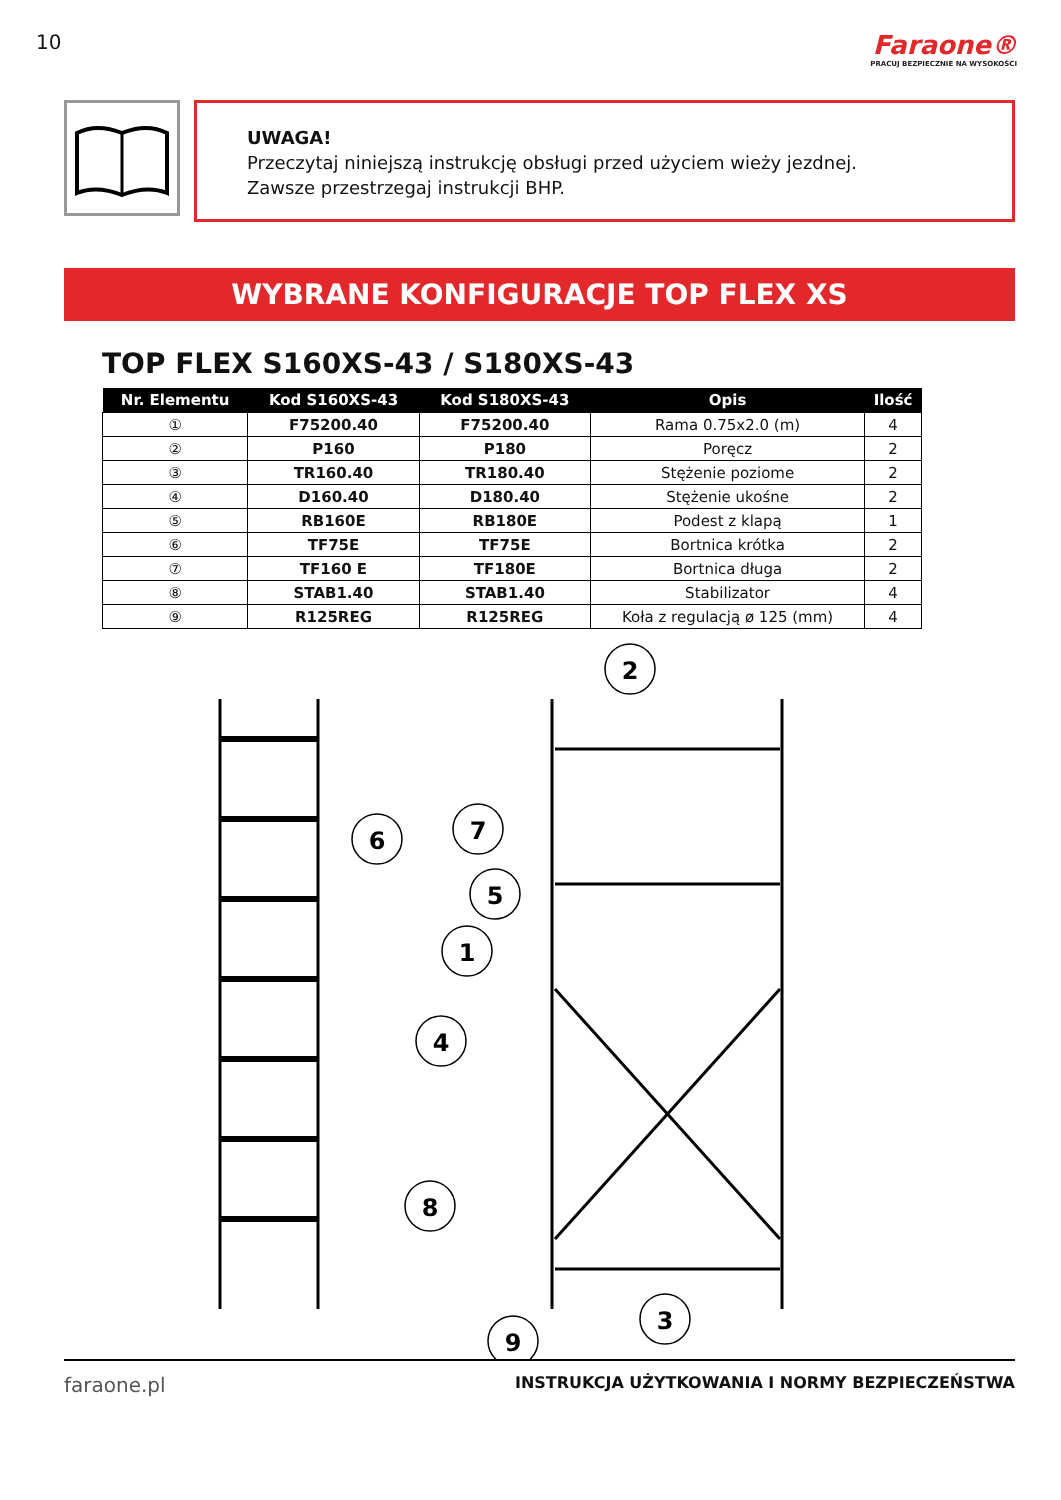10
Faraone®
PRACUJ BEZPIECZNIE NA WYSOKOŚCI
UWAGA!
Przeczytaj niniejszą instrukcję obsługi przed użyciem wieży jezdnej.
Zawsze przestrzegaj instrukcji BHP.
WYBRANE KONFIGURACJE TOP FLEX XS
TOP FLEX S160XS-43 / S180XS-43
| Nr. Elementu | Kod S160XS-43 | Kod S180XS-43 | Opis | Ilość |
| --- | --- | --- | --- | --- |
| ① | F75200.40 | F75200.40 | Rama 0.75x2.0 (m) | 4 |
| ② | P160 | P180 | Poręcz | 2 |
| ③ | TR160.40 | TR180.40 | Stężenie poziome | 2 |
| ④ | D160.40 | D180.40 | Stężenie ukośne | 2 |
| ⑤ | RB160E | RB180E | Podest z klapą | 1 |
| ⑥ | TF75E | TF75E | Bortnica krótka | 2 |
| ⑦ | TF160 E | TF180E | Bortnica długa | 2 |
| ⑧ | STAB1.40 | STAB1.40 | Stabilizator | 4 |
| ⑨ | R125REG | R125REG | Koła z regulacją ø 125 (mm) | 4 |
2
6
7
5
1
4
8
9
3
faraone.pl INSTRUKCJA UŻYTKOWANIA I NORMY BEZPIECZEŃSTWA